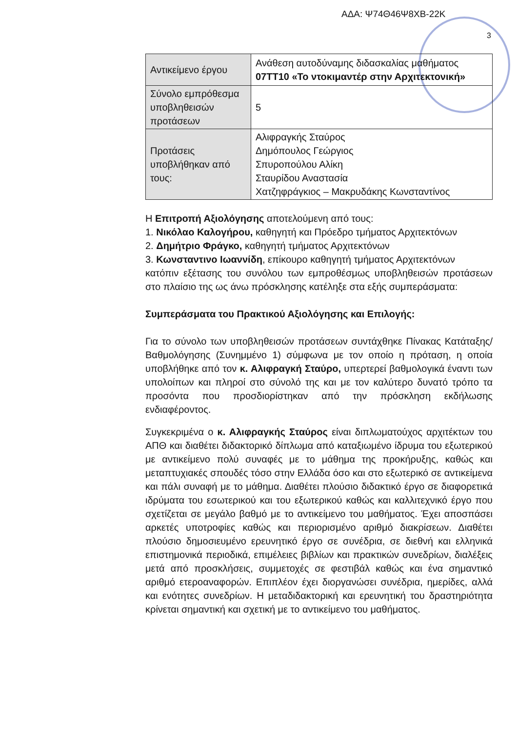ΑΔΑ: Ψ74Θ46Ψ8ΧΒ-22Κ
3
| Αντικείμενο έργου | Ανάθεση αυτοδύναμης διδασκαλίας μαθήματος 07ΤΤ10 «Το ντοκιμαντέρ στην Αρχιτεκτονική» |
| Σύνολο εμπρόθεσμα υποβληθεισών προτάσεων | 5 |
| Προτάσεις υποβλήθηκαν από τους: | Αλιφραγκής Σταύρος Δημόπουλος Γεώργιος Σπυροπούλου Αλίκη Σταυρίδου Αναστασία Χατζηφράγκιος – Μακρυδάκης Κωνσταντίνος |
Η Επιτροπή Αξιολόγησης αποτελούμενη από τους:
1. Νικόλαο Καλογήρου, καθηγητή και Πρόεδρο τμήματος Αρχιτεκτόνων
2. Δημήτριο Φράγκο, καθηγητή τμήματος Αρχιτεκτόνων
3. Κωνσταντινο Ιωαννίδη, επίκουρο καθηγητή τμήματος Αρχιτεκτόνων
κατόπιν εξέτασης του συνόλου των εμπροθέσμως υποβληθεισών προτάσεων στο πλαίσιο της ως άνω πρόσκλησης κατέληξε στα εξής συμπεράσματα:
Συμπεράσματα του Πρακτικού Αξιολόγησης και Επιλογής:
Για το σύνολο των υποβληθεισών προτάσεων συντάχθηκε Πίνακας Κατάταξης/Βαθμολόγησης (Συνημμένο 1) σύμφωνα με τον οποίο η πρόταση, η οποία υποβλήθηκε από τον κ. Αλιφραγκή Σταύρο, υπερτερεί βαθμολογικά έναντι των υπολοίπων και πληροί στο σύνολό της και με τον καλύτερο δυνατό τρόπο τα προσόντα που προσδιορίστηκαν από την πρόσκληση εκδήλωσης ενδιαφέροντος.
Συγκεκριμένα ο κ. Αλιφραγκής Σταύρος είναι διπλωματούχος αρχιτέκτων του ΑΠΘ και διαθέτει διδακτορικό δίπλωμα από καταξιωμένο ίδρυμα του εξωτερικού με αντικείμενο πολύ συναφές με το μάθημα της προκήρυξης, καθώς και μεταπτυχιακές σπουδές τόσο στην Ελλάδα όσο και στο εξωτερικό σε αντικείμενα και πάλι συναφή με το μάθημα. Διαθέτει πλούσιο διδακτικό έργο σε διαφορετικά ιδρύματα του εσωτερικού και του εξωτερικού καθώς και καλλιτεχνικό έργο που σχετίζεται σε μεγάλο βαθμό με το αντικείμενο του μαθήματος. Έχει αποσπάσει αρκετές υποτροφίες καθώς και περιορισμένο αριθμό διακρίσεων. Διαθέτει πλούσιο δημοσιευμένο ερευνητικό έργο σε συνέδρια, σε διεθνή και ελληνικά επιστημονικά περιοδικά, επιμέλειες βιβλίων και πρακτικών συνεδρίων, διαλέξεις μετά από προσκλήσεις, συμμετοχές σε φεστιβάλ καθώς και ένα σημαντικό αριθμό ετεροαναφορών. Επιπλέον έχει διοργανώσει συνέδρια, ημερίδες, αλλά και ενότητες συνεδρίων. Η μεταδιδακτορική και ερευνητική του δραστηριότητα κρίνεται σημαντική και σχετική με το αντικείμενο του μαθήματος.